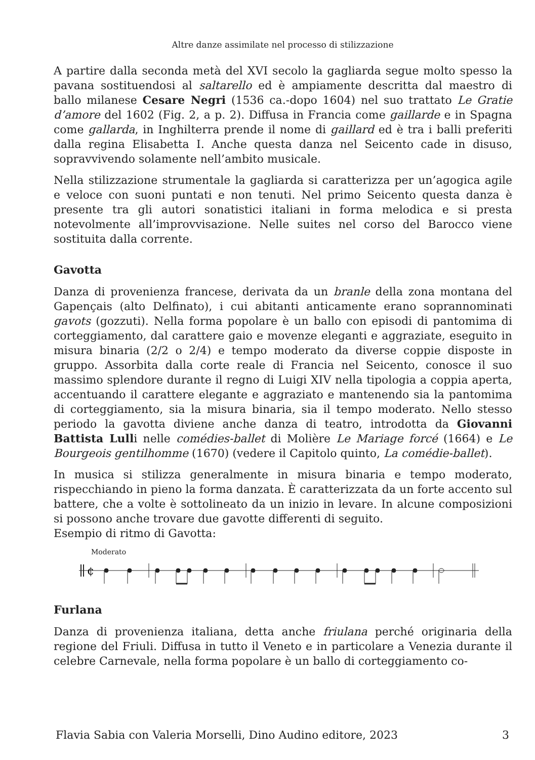Altre danze assimilate nel processo di stilizzazione
A partire dalla seconda metà del XVI secolo la gagliarda segue molto spesso la pavana sostituendosi al saltarello ed è ampiamente descritta dal maestro di ballo milanese Cesare Negri (1536 ca.-dopo 1604) nel suo trattato Le Gratie d’amore del 1602 (Fig. 2, a p. 2). Diffusa in Francia come gaillarde e in Spagna come gallarda, in Inghilterra prende il nome di gaillard ed è tra i balli preferiti dalla regina Elisabetta I. Anche questa danza nel Seicento cade in disuso, sopravvivendo solamente nell’ambito musicale.
Nella stilizzazione strumentale la gagliarda si caratterizza per un’agogica agile e veloce con suoni puntati e non tenuti. Nel primo Seicento questa danza è presente tra gli autori sonatistici italiani in forma melodica e si presta notevolmente all’improvvisazione. Nelle suites nel corso del Barocco viene sostituita dalla corrente.
Gavotta
Danza di provenienza francese, derivata da un branle della zona montana del Gapençais (alto Delfinato), i cui abitanti anticamente erano soprannominati gavots (gozzuti). Nella forma popolare è un ballo con episodi di pantomima di corteggiamento, dal carattere gaio e movenze eleganti e aggraziate, eseguito in misura binaria (2/2 o 2/4) e tempo moderato da diverse coppie disposte in gruppo. Assorbita dalla corte reale di Francia nel Seicento, conosce il suo massimo splendore durante il regno di Luigi XIV nella tipologia a coppia aperta, accentuando il carattere elegante e aggraziato e mantenendo sia la pantomima di corteggiamento, sia la misura binaria, sia il tempo moderato. Nello stesso periodo la gavotta diviene anche danza di teatro, introdotta da Giovanni Battista Lulli nelle comédies-ballet di Molière Le Mariage forcé (1664) e Le Bourgeois gentilhomme (1670) (vedere il Capitolo quinto, La comédie-ballet).
In musica si stilizza generalmente in misura binaria e tempo moderato, rispecchiando in pieno la forma danzata. È caratterizzata da un forte accento sul battere, che a volte è sottolineato da un inizio in levare. In alcune composizioni si possono anche trovare due gavotte differenti di seguito.
Esempio di ritmo di Gavotta:
Moderato
¢
Furlana
Danza di provenienza italiana, detta anche friulana perché originaria della regione del Friuli. Diffusa in tutto il Veneto e in particolare a Venezia durante il celebre Carnevale, nella forma popolare è un ballo di corteggiamento co-
Flavia Sabia con Valeria Morselli, Dino Audino editore, 2023 3